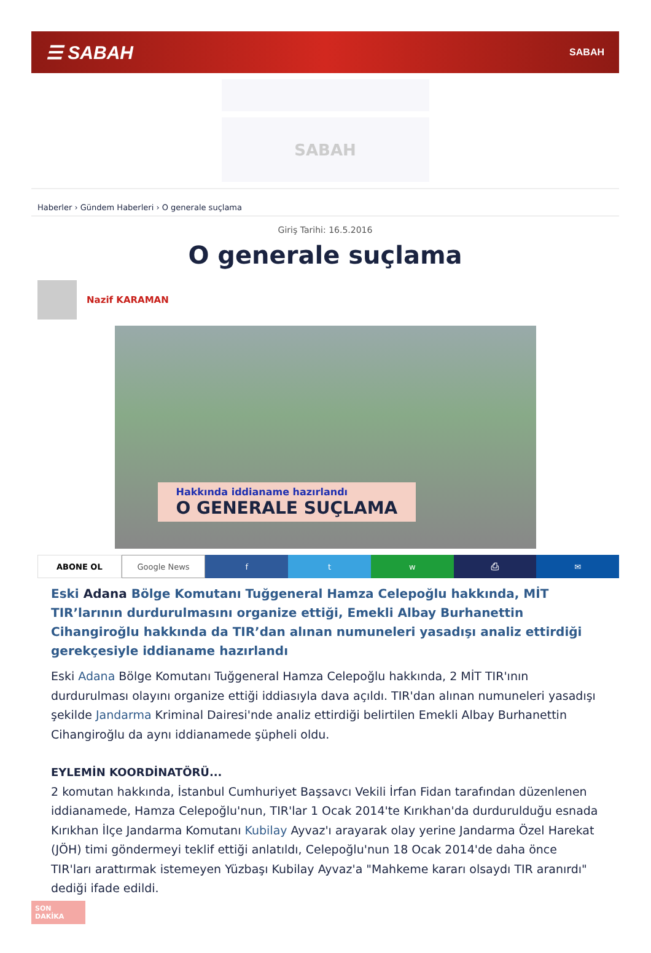☰ SABAH SABAH
SABAH
Haberler › Gündem Haberleri › O generale suçlama
Giriş Tarihi: 16.5.2016
O generale suçlama
Nazif KARAMAN
Hakkında iddianame hazırlandı
O GENERALE SUÇLAMA
ABONE OL Google News f t w ⎙ ✉
Eski Adana Bölge Komutanı Tuğgeneral Hamza Celepoğlu hakkında, MİT TIR’larının durdurulmasını organize ettiği, Emekli Albay Burhanettin Cihangiroğlu hakkında da TIR’dan alınan numuneleri yasadışı analiz ettirdiği gerekçesiyle iddianame hazırlandı
Eski Adana Bölge Komutanı Tuğgeneral Hamza Celepoğlu hakkında, 2 MİT TIR'ının durdurulması olayını organize ettiği iddiasıyla dava açıldı. TIR'dan alınan numuneleri yasadışı şekilde Jandarma Kriminal Dairesi'nde analiz ettirdiği belirtilen Emekli Albay Burhanettin Cihangiroğlu da aynı iddianamede şüpheli oldu.
EYLEMİN KOORDİNATÖRÜ...
2 komutan hakkında, İstanbul Cumhuriyet Başsavcı Vekili İrfan Fidan tarafından düzenlenen iddianamede, Hamza Celepoğlu'nun, TIR'lar 1 Ocak 2014'te Kırıkhan'da durdurulduğu esnada Kırıkhan İlçe Jandarma Komutanı Kubilay Ayvaz'ı arayarak olay yerine Jandarma Özel Harekat (JÖH) timi göndermeyi teklif ettiği anlatıldı, Celepoğlu'nun 18 Ocak 2014'de daha önce TIR'ları arattırmak istemeyen Yüzbaşı Kubilay Ayvaz'a "Mahkeme kararı olsaydı TIR aranırdı" dediği ifade edildi.
SON DAKİKA